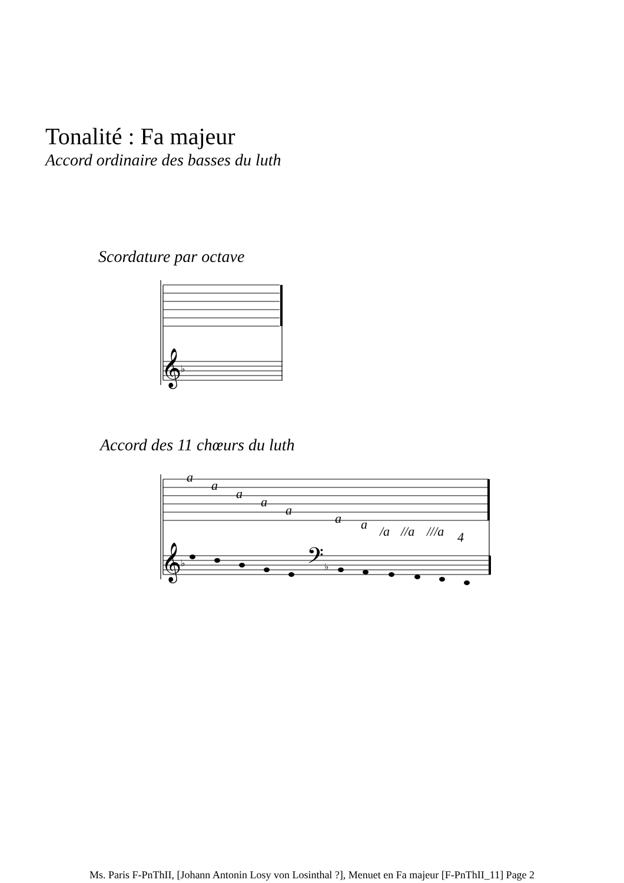Tonalité : Fa majeur
Accord ordinaire des basses du luth
Scordature par octave
𝄞
♭
Accord des 11 chœurs du luth
a
a
a
a
a
a
a
/a
//a
///a
4
𝄞
♭
𝄢
♭
Ms. Paris F-PnThII, [Johann Antonin Losy von Losinthal ?], Menuet en Fa majeur [F-PnThII_11] Page 2